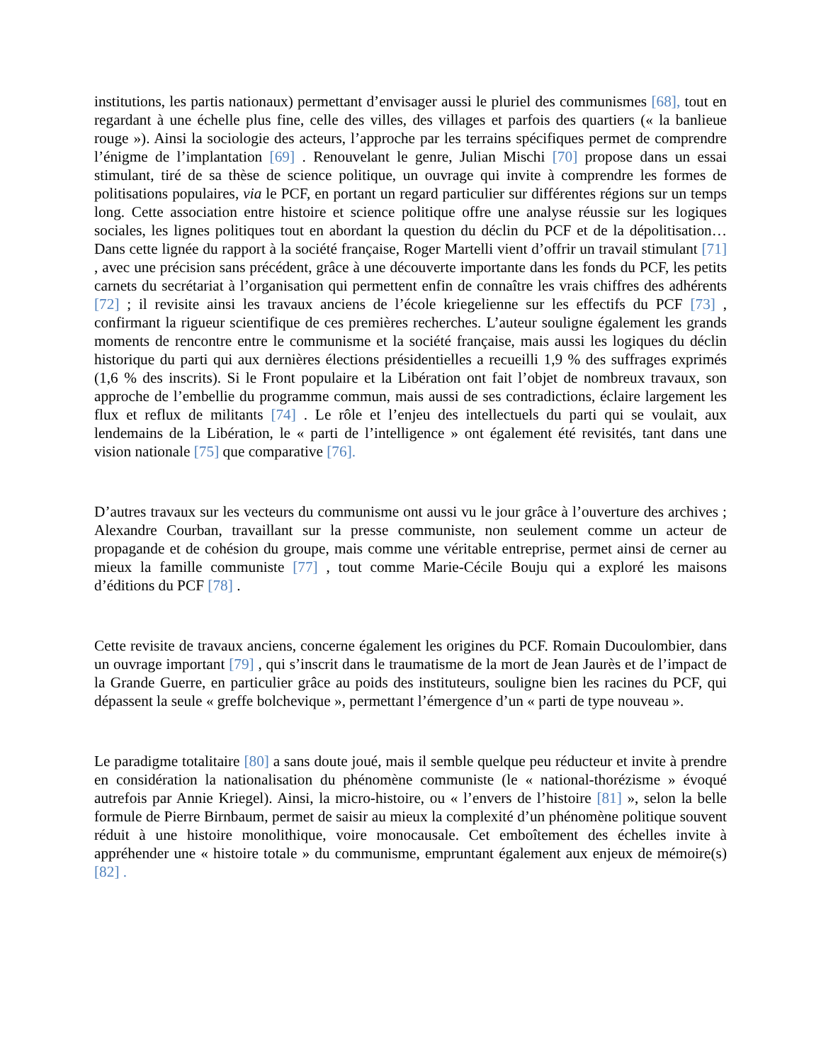institutions, les partis nationaux) permettant d’envisager aussi le pluriel des communismes [68], tout en regardant à une échelle plus fine, celle des villes, des villages et parfois des quartiers (« la banlieue rouge »). Ainsi la sociologie des acteurs, l’approche par les terrains spécifiques permet de comprendre l’énigme de l’implantation [69] . Renouvelant le genre, Julian Mischi [70] propose dans un essai stimulant, tiré de sa thèse de science politique, un ouvrage qui invite à comprendre les formes de politisations populaires, via le PCF, en portant un regard particulier sur différentes régions sur un temps long. Cette association entre histoire et science politique offre une analyse réussie sur les logiques sociales, les lignes politiques tout en abordant la question du déclin du PCF et de la dépolitisation… Dans cette lignée du rapport à la société française, Roger Martelli vient d’offrir un travail stimulant [71] , avec une précision sans précédent, grâce à une découverte importante dans les fonds du PCF, les petits carnets du secrétariat à l’organisation qui permettent enfin de connaître les vrais chiffres des adhérents [72] ; il revisite ainsi les travaux anciens de l’école kriegelienne sur les effectifs du PCF [73] , confirmant la rigueur scientifique de ces premières recherches. L’auteur souligne également les grands moments de rencontre entre le communisme et la société française, mais aussi les logiques du déclin historique du parti qui aux dernières élections présidentielles a recueilli 1,9 % des suffrages exprimés (1,6 % des inscrits). Si le Front populaire et la Libération ont fait l’objet de nombreux travaux, son approche de l’embellie du programme commun, mais aussi de ses contradictions, éclaire largement les flux et reflux de militants [74] . Le rôle et l’enjeu des intellectuels du parti qui se voulait, aux lendemains de la Libération, le « parti de l’intelligence » ont également été revisités, tant dans une vision nationale [75] que comparative [76].
D’autres travaux sur les vecteurs du communisme ont aussi vu le jour grâce à l’ouverture des archives ; Alexandre Courban, travaillant sur la presse communiste, non seulement comme un acteur de propagande et de cohésion du groupe, mais comme une véritable entreprise, permet ainsi de cerner au mieux la famille communiste [77] , tout comme Marie-Cécile Bouju qui a exploré les maisons d’éditions du PCF [78] .
Cette revisite de travaux anciens, concerne également les origines du PCF. Romain Ducoulombier, dans un ouvrage important [79] , qui s’inscrit dans le traumatisme de la mort de Jean Jaurès et de l’impact de la Grande Guerre, en particulier grâce au poids des instituteurs, souligne bien les racines du PCF, qui dépassent la seule « greffe bolchevique », permettant l’émergence d’un « parti de type nouveau ».
Le paradigme totalitaire [80] a sans doute joué, mais il semble quelque peu réducteur et invite à prendre en considération la nationalisation du phénomène communiste (le « national-thorézisme » évoqué autrefois par Annie Kriegel). Ainsi, la micro-histoire, ou « l’envers de l’histoire [81] », selon la belle formule de Pierre Birnbaum, permet de saisir au mieux la complexité d’un phénomène politique souvent réduit à une histoire monolithique, voire monocausale. Cet emboîtement des échelles invite à appréhender une « histoire totale » du communisme, empruntant également aux enjeux de mémoire(s) [82] .